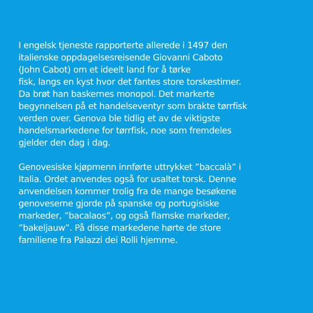I engelsk tjeneste rapporterte allerede i 1497 den
italienske oppdagelsesreisende Giovanni Caboto
(John Cabot) om et ideelt land for å tørke
fisk, langs en kyst hvor det fantes store torskestimer.
Da brøt han baskernes monopol. Det markerte
begynnelsen på et handelseventyr som brakte tørrfisk
verden over. Genova ble tidlig et av de viktigste
handelsmarkedene for tørrfisk, noe som fremdeles
gjelder den dag i dag.
Genovesiske kjøpmenn innførte uttrykket ”baccalà” i
Italia. Ordet anvendes også for usaltet torsk. Denne
anvendelsen kommer trolig fra de mange besøkene
genoveserne gjorde på spanske og portugisiske
markeder, ”bacalaos”, og også flamske markeder,
”bakeljauw”. På disse markedene hørte de store
familiene fra Palazzi dei Rolli hjemme.